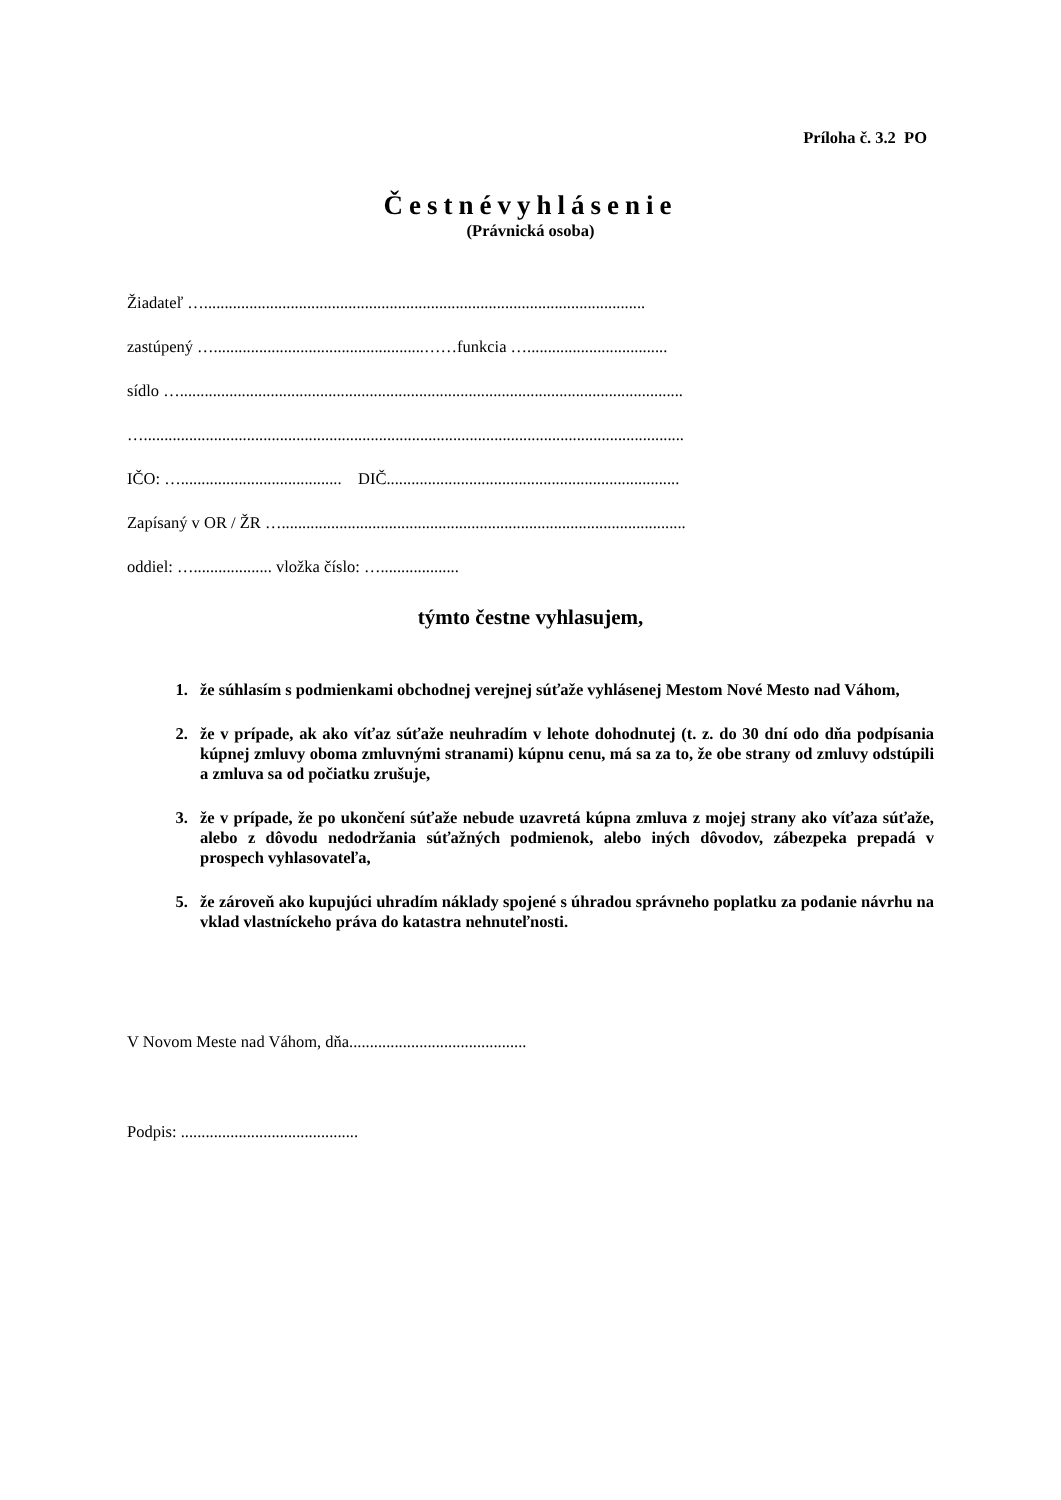Príloha č. 3.2 PO
Čestnévyhlásenie
(Právnická osoba)
Žiadateľ …...........................................................................................................
zastúpený …...................................................……funkcia …..................................
sídlo …..........................................................................................................................
…...................................................................................................................................
IČO: …....................................... DIČ.......................................................................
Zapísaný v OR / ŽR …..................................................................................................
oddiel: …................... vložka číslo: …...................
týmto čestne vyhlasujem,
1. že súhlasím s podmienkami obchodnej verejnej súťaže vyhlásenej Mestom Nové Mesto nad Váhom,
2. že v prípade, ak ako víťaz súťaže neuhradím v lehote dohodnutej (t. z. do 30 dní odo dňa podpísania kúpnej zmluvy oboma zmluvnými stranami) kúpnu cenu, má sa za to, že obe strany od zmluvy odstúpili a zmluva sa od počiatku zrušuje,
3. že v prípade, že po ukončení súťaže nebude uzavretá kúpna zmluva z mojej strany ako víťaza súťaže, alebo z dôvodu nedodržania súťažných podmienok, alebo iných dôvodov, zábezpeka prepadá v prospech vyhlasovateľa,
5. že zároveň ako kupujúci uhradím náklady spojené s úhradou správneho poplatku za podanie návrhu na vklad vlastníckeho práva do katastra nehnuteľnosti.
V Novom Meste nad Váhom, dňa...........................................
Podpis: ...........................................